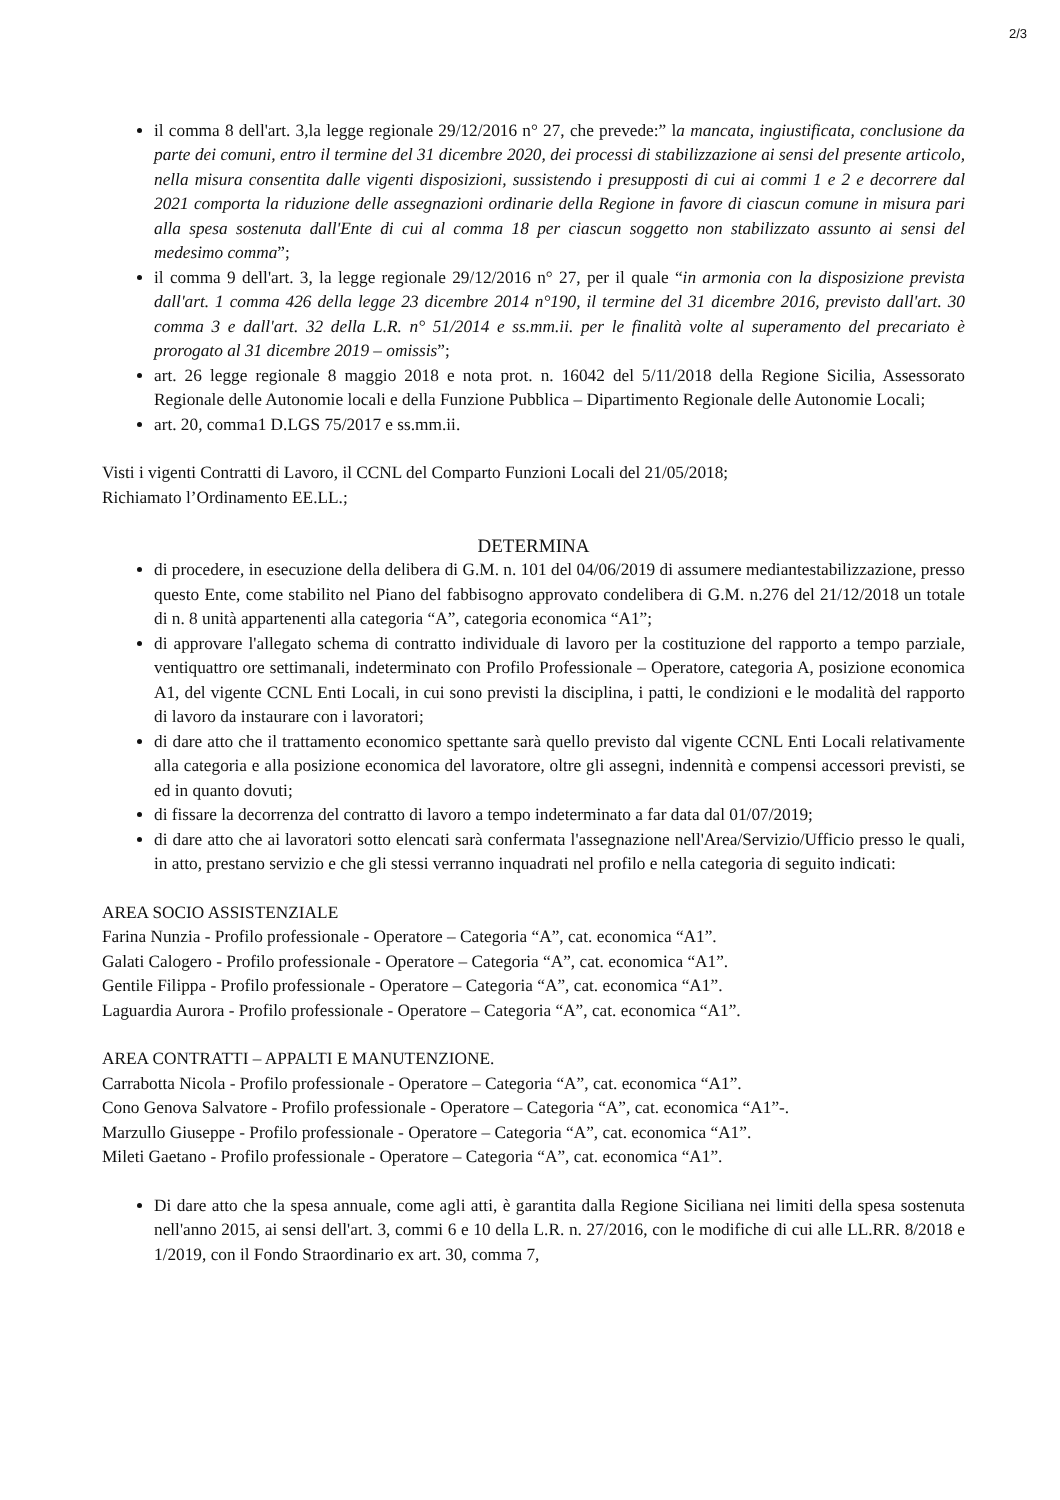2/3
il comma 8 dell'art. 3,la legge regionale 29/12/2016 n° 27, che prevede:” la mancata, ingiustificata, conclusione da parte dei comuni, entro il termine del 31 dicembre 2020, dei processi di stabilizzazione ai sensi del presente articolo, nella misura consentita dalle vigenti disposizioni, sussistendo i presupposti di cui ai commi 1 e 2 e decorrere dal 2021 comporta la riduzione delle assegnazioni ordinarie della Regione in favore di ciascun comune in misura pari alla spesa sostenuta dall'Ente di cui al comma 18 per ciascun soggetto non stabilizzato assunto ai sensi del medesimo comma”;
il comma 9 dell'art. 3, la legge regionale 29/12/2016 n° 27, per il quale “in armonia con la disposizione prevista dall'art. 1 comma 426 della legge 23 dicembre 2014 n°190, il termine del 31 dicembre 2016, previsto dall'art. 30 comma 3 e dall'art. 32 della L.R. n° 51/2014 e ss.mm.ii. per le finalità volte al superamento del precariato è prorogato al 31 dicembre 2019 – omissis”;
art. 26 legge regionale 8 maggio 2018 e nota prot. n. 16042 del 5/11/2018 della Regione Sicilia, Assessorato Regionale delle Autonomie locali e della Funzione Pubblica – Dipartimento Regionale delle Autonomie Locali;
art. 20, comma1 D.LGS 75/2017 e ss.mm.ii.
Visti i vigenti Contratti di Lavoro, il CCNL del Comparto Funzioni Locali del 21/05/2018;
Richiamato l’Ordinamento EE.LL.;
DETERMINA
di procedere, in esecuzione della delibera di G.M. n. 101 del 04/06/2019 di assumere mediantestabilizzazione, presso questo Ente, come stabilito nel Piano del fabbisogno approvato condelibera di G.M. n.276 del 21/12/2018 un totale di n. 8 unità appartenenti alla categoria “A”, categoria economica “A1”;
di approvare l'allegato schema di contratto individuale di lavoro per la costituzione del rapporto a tempo parziale, ventiquattro ore settimanali, indeterminato con Profilo Professionale – Operatore, categoria A, posizione economica A1, del vigente CCNL Enti Locali, in cui sono previsti la disciplina, i patti, le condizioni e le modalità del rapporto di lavoro da instaurare con i lavoratori;
di dare atto che il trattamento economico spettante sarà quello previsto dal vigente CCNL Enti Locali relativamente alla categoria e alla posizione economica del lavoratore, oltre gli assegni, indennità e compensi accessori previsti, se ed in quanto dovuti;
di fissare la decorrenza del contratto di lavoro a tempo indeterminato a far data dal 01/07/2019;
di dare atto che ai lavoratori sotto elencati sarà confermata l'assegnazione nell'Area/Servizio/Ufficio presso le quali, in atto, prestano servizio e che gli stessi verranno inquadrati nel profilo e nella categoria di seguito indicati:
AREA SOCIO ASSISTENZIALE
Farina Nunzia - Profilo professionale - Operatore – Categoria “A”, cat. economica “A1”.
Galati Calogero - Profilo professionale - Operatore – Categoria “A”, cat. economica “A1”.
Gentile Filippa - Profilo professionale - Operatore – Categoria “A”, cat. economica “A1”.
Laguardia Aurora - Profilo professionale - Operatore – Categoria “A”, cat. economica “A1”.
AREA CONTRATTI – APPALTI E MANUTENZIONE.
Carrabotta Nicola - Profilo professionale - Operatore – Categoria “A”, cat. economica “A1”.
Cono Genova Salvatore - Profilo professionale - Operatore – Categoria “A”, cat. economica “A1”-.
Marzullo Giuseppe - Profilo professionale - Operatore – Categoria “A”, cat. economica “A1”.
Mileti Gaetano - Profilo professionale - Operatore – Categoria “A”, cat. economica “A1”.
Di dare atto che la spesa annuale, come agli atti, è garantita dalla Regione Siciliana nei limiti della spesa sostenuta nell'anno 2015, ai sensi dell'art. 3, commi 6 e 10 della L.R. n. 27/2016, con le modifiche di cui alle LL.RR. 8/2018 e 1/2019, con il Fondo Straordinario ex art. 30, comma 7,